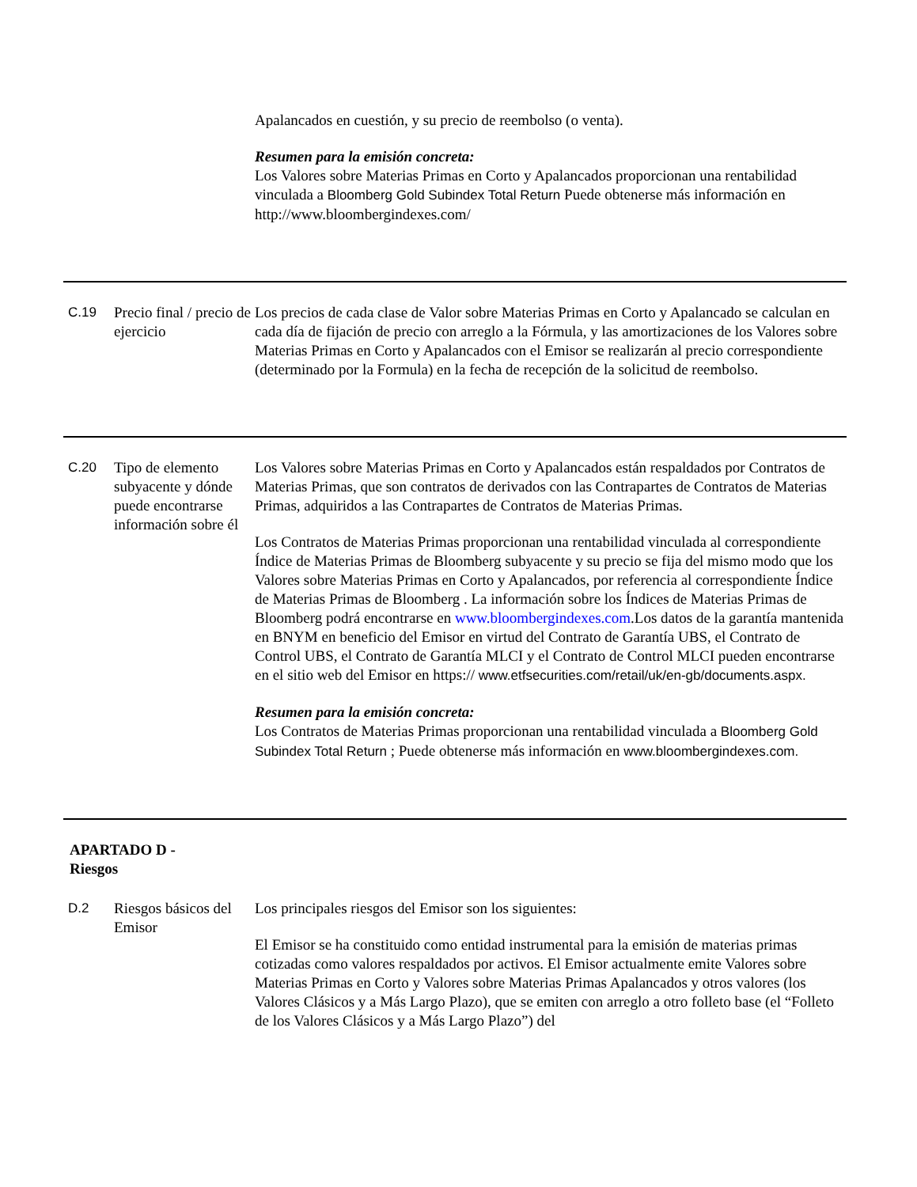| | | Apalancados en cuestión, y su precio de reembolso (o venta). Resumen para la emisión concreta: Los Valores sobre Materias Primas en Corto y Apalancados proporcionan una rentabilidad vinculada a Bloomberg Gold Subindex Total Return Puede obtenerse más información en http://www.bloombergindexes.com/ |
| C.19 | Precio final / precio de ejercicio | Los precios de cada clase de Valor sobre Materias Primas en Corto y Apalancado se calculan en cada día de fijación de precio con arreglo a la Fórmula, y las amortizaciones de los Valores sobre Materias Primas en Corto y Apalancados con el Emisor se realizarán al precio correspondiente (determinado por la Formula) en la fecha de recepción de la solicitud de reembolso. |
| C.20 | Tipo de elemento subyacente y dónde puede encontrarse información sobre él | Los Valores sobre Materias Primas en Corto y Apalancados están respaldados por Contratos de Materias Primas, que son contratos de derivados con las Contrapartes de Contratos de Materias Primas, adquiridos a las Contrapartes de Contratos de Materias Primas. Los Contratos de Materias Primas proporcionan una rentabilidad vinculada al correspondiente Índice de Materias Primas de Bloomberg subyacente y su precio se fija del mismo modo que los Valores sobre Materias Primas en Corto y Apalancados, por referencia al correspondiente Índice de Materias Primas de Bloomberg . La información sobre los Índices de Materias Primas de Bloomberg podrá encontrarse en www.bloombergindexes.com .Los datos de la garantía mantenida en BNYM en beneficio del Emisor en virtud del Contrato de Garantía UBS, el Contrato de Control UBS, el Contrato de Garantía MLCI y el Contrato de Control MLCI pueden encontrarse en el sitio web del Emisor en https:// www.etfsecurities.com/retail/uk/en-gb/documents.aspx. Resumen para la emisión concreta: Los Contratos de Materias Primas proporcionan una rentabilidad vinculada a Bloomberg Gold Subindex Total Return ; Puede obtenerse más información en www.bloombergindexes.com. |
| APARTADO D - Riesgos | | |
| D.2 | Riesgos básicos del Emisor | Los principales riesgos del Emisor son los siguientes: El Emisor se ha constituido como entidad instrumental para la emisión de materias primas cotizadas como valores respaldados por activos. El Emisor actualmente emite Valores sobre Materias Primas en Corto y Valores sobre Materias Primas Apalancados y otros valores (los Valores Clásicos y a Más Largo Plazo), que se emiten con arreglo a otro folleto base (el “Folleto de los Valores Clásicos y a Más Largo Plazo”) del |